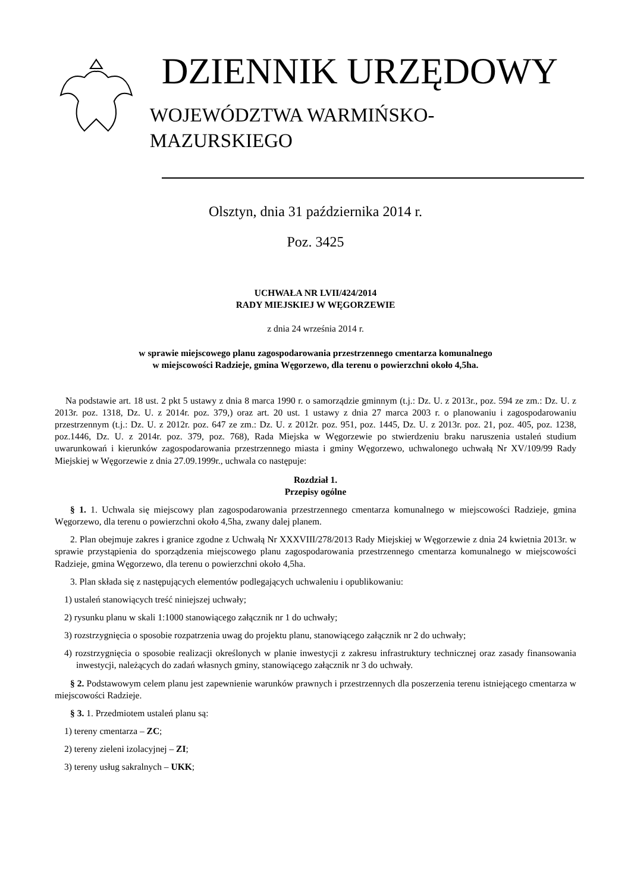DZIENNIK URZĘDOWY
WOJEWÓDZTWA WARMIŃSKO-MAZURSKIEGO
Olsztyn, dnia 31 października 2014 r.
Poz. 3425
UCHWAŁA NR LVII/424/2014
RADY MIEJSKIEJ W WĘGORZEWIE
z dnia 24 września 2014 r.
w sprawie miejscowego planu zagospodarowania przestrzennego cmentarza komunalnego
w miejscowości Radzieje, gmina Węgorzewo, dla terenu o powierzchni około 4,5ha.
Na podstawie art. 18 ust. 2 pkt 5 ustawy z dnia 8 marca 1990 r. o samorządzie gminnym (t.j.: Dz. U. z 2013r., poz. 594 ze zm.: Dz. U. z 2013r. poz. 1318, Dz. U. z 2014r. poz. 379,) oraz art. 20 ust. 1 ustawy z dnia 27 marca 2003 r. o planowaniu i zagospodarowaniu przestrzennym (t.j.: Dz. U. z 2012r. poz. 647 ze zm.: Dz. U. z 2012r. poz. 951, poz. 1445, Dz. U. z 2013r. poz. 21, poz. 405, poz. 1238, poz.1446, Dz. U. z 2014r. poz. 379, poz. 768), Rada Miejska w Węgorzewie po stwierdzeniu braku naruszenia ustaleń studium uwarunkowań i kierunków zagospodarowania przestrzennego miasta i gminy Węgorzewo, uchwalonego uchwałą Nr XV/109/99 Rady Miejskiej w Węgorzewie z dnia 27.09.1999r., uchwala co następuje:
Rozdział 1.
Przepisy ogólne
§ 1. 1. Uchwala się miejscowy plan zagospodarowania przestrzennego cmentarza komunalnego w miejscowości Radzieje, gmina Węgorzewo, dla terenu o powierzchni około 4,5ha, zwany dalej planem.
2. Plan obejmuje zakres i granice zgodne z Uchwałą Nr XXXVIII/278/2013 Rady Miejskiej w Węgorzewie z dnia 24 kwietnia 2013r. w sprawie przystąpienia do sporządzenia miejscowego planu zagospodarowania przestrzennego cmentarza komunalnego w miejscowości Radzieje, gmina Węgorzewo, dla terenu o powierzchni około 4,5ha.
3. Plan składa się z następujących elementów podlegających uchwaleniu i opublikowaniu:
1) ustaleń stanowiących treść niniejszej uchwały;
2) rysunku planu w skali 1:1000 stanowiącego załącznik nr 1 do uchwały;
3) rozstrzygnięcia o sposobie rozpatrzenia uwag do projektu planu, stanowiącego załącznik nr 2 do uchwały;
4) rozstrzygnięcia o sposobie realizacji określonych w planie inwestycji z zakresu infrastruktury technicznej oraz zasady finansowania inwestycji, należących do zadań własnych gminy, stanowiącego załącznik nr 3 do uchwały.
§ 2. Podstawowym celem planu jest zapewnienie warunków prawnych i przestrzennych dla poszerzenia terenu istniejącego cmentarza w miejscowości Radzieje.
§ 3. 1. Przedmiotem ustaleń planu są:
1) tereny cmentarza – ZC;
2) tereny zieleni izolacyjnej – ZI;
3) tereny usług sakralnych – UKK;